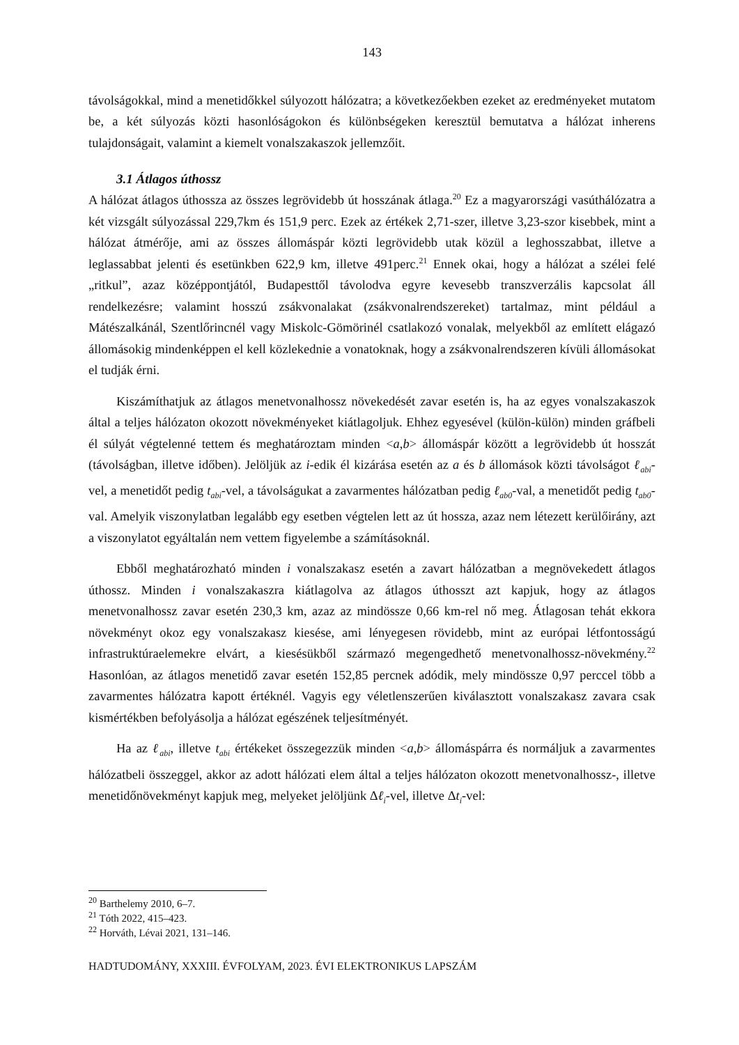143
távolságokkal, mind a menetidőkkel súlyozott hálózatra; a következőekben ezeket az eredményeket mutatom be, a két súlyozás közti hasonlóságokon és különbségeken keresztül bemutatva a hálózat inherens tulajdonságait, valamint a kiemelt vonalszakaszok jellemzőit.
3.1 Átlagos úthossz
A hálózat átlagos úthossza az összes legrövidebb út hosszának átlaga.<sup>20</sup> Ez a magyarországi vasúthálózatra a két vizsgált súlyozással 229,7km és 151,9 perc. Ezek az értékek 2,71-szer, illetve 3,23-szor kisebbek, mint a hálózat átmérője, ami az összes állomáspár közti legrövidebb utak közül a leghosszabbat, illetve a leglassabbat jelenti és esetünkben 622,9 km, illetve 491perc.<sup>21</sup> Ennek okai, hogy a hálózat a szélei felé „ritkul”, azaz középpontjától, Budapesttől távolodva egyre kevesebb transzverzális kapcsolat áll rendelkezésre; valamint hosszú zsákvonalakat (zsákvonalrendszereket) tartalmaz, mint például a Mátészalkánál, Szentlőrincnél vagy Miskolc-Gömörinél csatlakozó vonalak, melyekből az említett elágazó állomásokig mindenképpen el kell közlekednie a vonatoknak, hogy a zsákvonalrendszeren kívüli állomásokat el tudják érni.
Kiszámíthatjuk az átlagos menetvonalhossz növekedését zavar esetén is, ha az egyes vonalszakaszok által a teljes hálózaton okozott növekményeket kiátlagoljuk. Ehhez egyesével (külön-külön) minden gráfbeli él súlyát végtelenné tettem és meghatároztam minden <a,b> állomáspár között a legrövidebb út hosszát (távolságban, illetve időben). Jelöljük az i-edik él kizárása esetén az a és b állomások közti távolságot ℓ<sub>abi</sub>-vel, a menetidőt pedig t<sub>abi</sub>-vel, a távolságukat a zavarmentes hálózatban pedig ℓ<sub>ab0</sub>-val, a menetidőt pedig t<sub>ab0</sub>-val. Amelyik viszonylatban legalább egy esetben végtelen lett az út hossza, azaz nem létezett kerülőirány, azt a viszonylatot egyáltalán nem vettem figyelembe a számításoknál.
Ebből meghatározható minden i vonalszakasz esetén a zavart hálózatban a megnövekedett átlagos úthossz. Minden i vonalszakaszra kiátlagolva az átlagos úthosszt azt kapjuk, hogy az átlagos menetvonalhossz zavar esetén 230,3 km, azaz az mindössze 0,66 km-rel nő meg. Átlagosan tehát ekkora növekményt okoz egy vonalszakasz kiesése, ami lényegesen rövidebb, mint az európai létfontosságú infrastruktúraelemekre elvárt, a kiesésükből származó megengedhető menetvonalhossz-növekmény.<sup>22</sup> Hasonlóan, az átlagos menetidő zavar esetén 152,85 percnek adódik, mely mindössze 0,97 perccel több a zavarmentes hálózatra kapott értéknél. Vagyis egy véletlenszerűen kiválasztott vonalszakasz zavara csak kismértékben befolyásolja a hálózat egészének teljesítményét.
Ha az ℓ<sub>abi</sub>, illetve t<sub>abi</sub> értékeket összegezzük minden <a,b> állomáspárra és normáljuk a zavarmentes hálózatbeli összeggel, akkor az adott hálózati elem által a teljes hálózaton okozott menetvonalhossz-, illetve menetidőnövekményt kapjuk meg, melyeket jelöljünk Δℓ<sub>i</sub>-vel, illetve Δt<sub>i</sub>-vel:
<sup>20</sup> Barthelemy 2010, 6–7.
<sup>21</sup> Tóth 2022, 415–423.
<sup>22</sup> Horváth, Lévai 2021, 131–146.
HADTUDOMÁNY, XXXIII. ÉVFOLYAM, 2023. ÉVI ELEKTRONIKUS LAPSZÁM